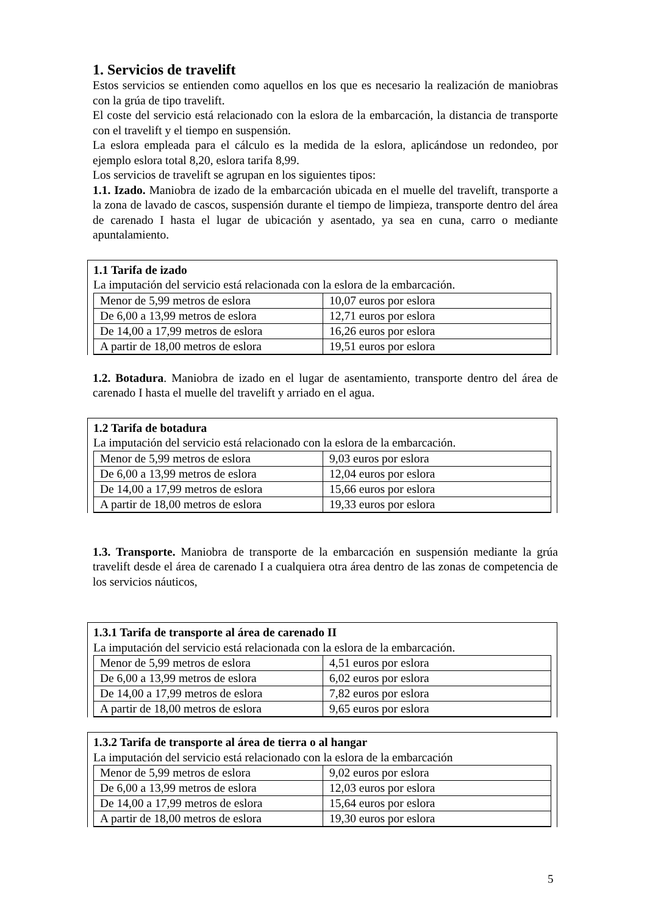1. Servicios de travelift
Estos servicios se entienden como aquellos en los que es necesario la realización de maniobras con la grúa de tipo travelift.
El coste del servicio está relacionado con la eslora de la embarcación, la distancia de transporte con el travelift y el tiempo en suspensión.
La eslora empleada para el cálculo es la medida de la eslora, aplicándose un redondeo, por ejemplo eslora total 8,20, eslora tarifa 8,99.
Los servicios de travelift se agrupan en los siguientes tipos:
1.1. Izado. Maniobra de izado de la embarcación ubicada en el muelle del travelift, transporte a la zona de lavado de cascos, suspensión durante el tiempo de limpieza, transporte dentro del área de carenado I hasta el lugar de ubicación y asentado, ya sea en cuna, carro o mediante apuntalamiento.
1.1 Tarifa de izado
La imputación del servicio está relacionada con la eslora de la embarcación.
| Menor de 5,99 metros de eslora | 10,07 euros por eslora |
| De 6,00 a 13,99 metros de eslora | 12,71 euros por eslora |
| De 14,00 a 17,99 metros de eslora | 16,26 euros por eslora |
| A partir de 18,00 metros de eslora | 19,51 euros por eslora |
1.2. Botadura. Maniobra de izado en el lugar de asentamiento, transporte dentro del área de carenado I hasta el muelle del travelift y arriado en el agua.
1.2 Tarifa de botadura
La imputación del servicio está relacionado con la eslora de la embarcación.
| Menor de 5,99 metros de eslora | 9,03 euros por eslora |
| De 6,00 a 13,99 metros de eslora | 12,04 euros por eslora |
| De 14,00 a 17,99 metros de eslora | 15,66 euros por eslora |
| A partir de 18,00 metros de eslora | 19,33 euros por eslora |
1.3. Transporte. Maniobra de transporte de la embarcación en suspensión mediante la grúa travelift desde el área de carenado I a cualquiera otra área dentro de las zonas de competencia de los servicios náuticos,
1.3.1 Tarifa de transporte al área de carenado II
La imputación del servicio está relacionada con la eslora de la embarcación.
| Menor de 5,99 metros de eslora | 4,51 euros por eslora |
| De 6,00 a 13,99 metros de eslora | 6,02 euros por eslora |
| De 14,00 a 17,99 metros de eslora | 7,82 euros por eslora |
| A partir de 18,00 metros de eslora | 9,65 euros por eslora |
1.3.2 Tarifa de transporte al área de tierra o al hangar
La imputación del servicio está relacionado con la eslora de la embarcación
| Menor de 5,99 metros de eslora | 9,02 euros por eslora |
| De 6,00 a 13,99 metros de eslora | 12,03 euros por eslora |
| De 14,00 a 17,99 metros de eslora | 15,64 euros por eslora |
| A partir de 18,00 metros de eslora | 19,30 euros por eslora |
5